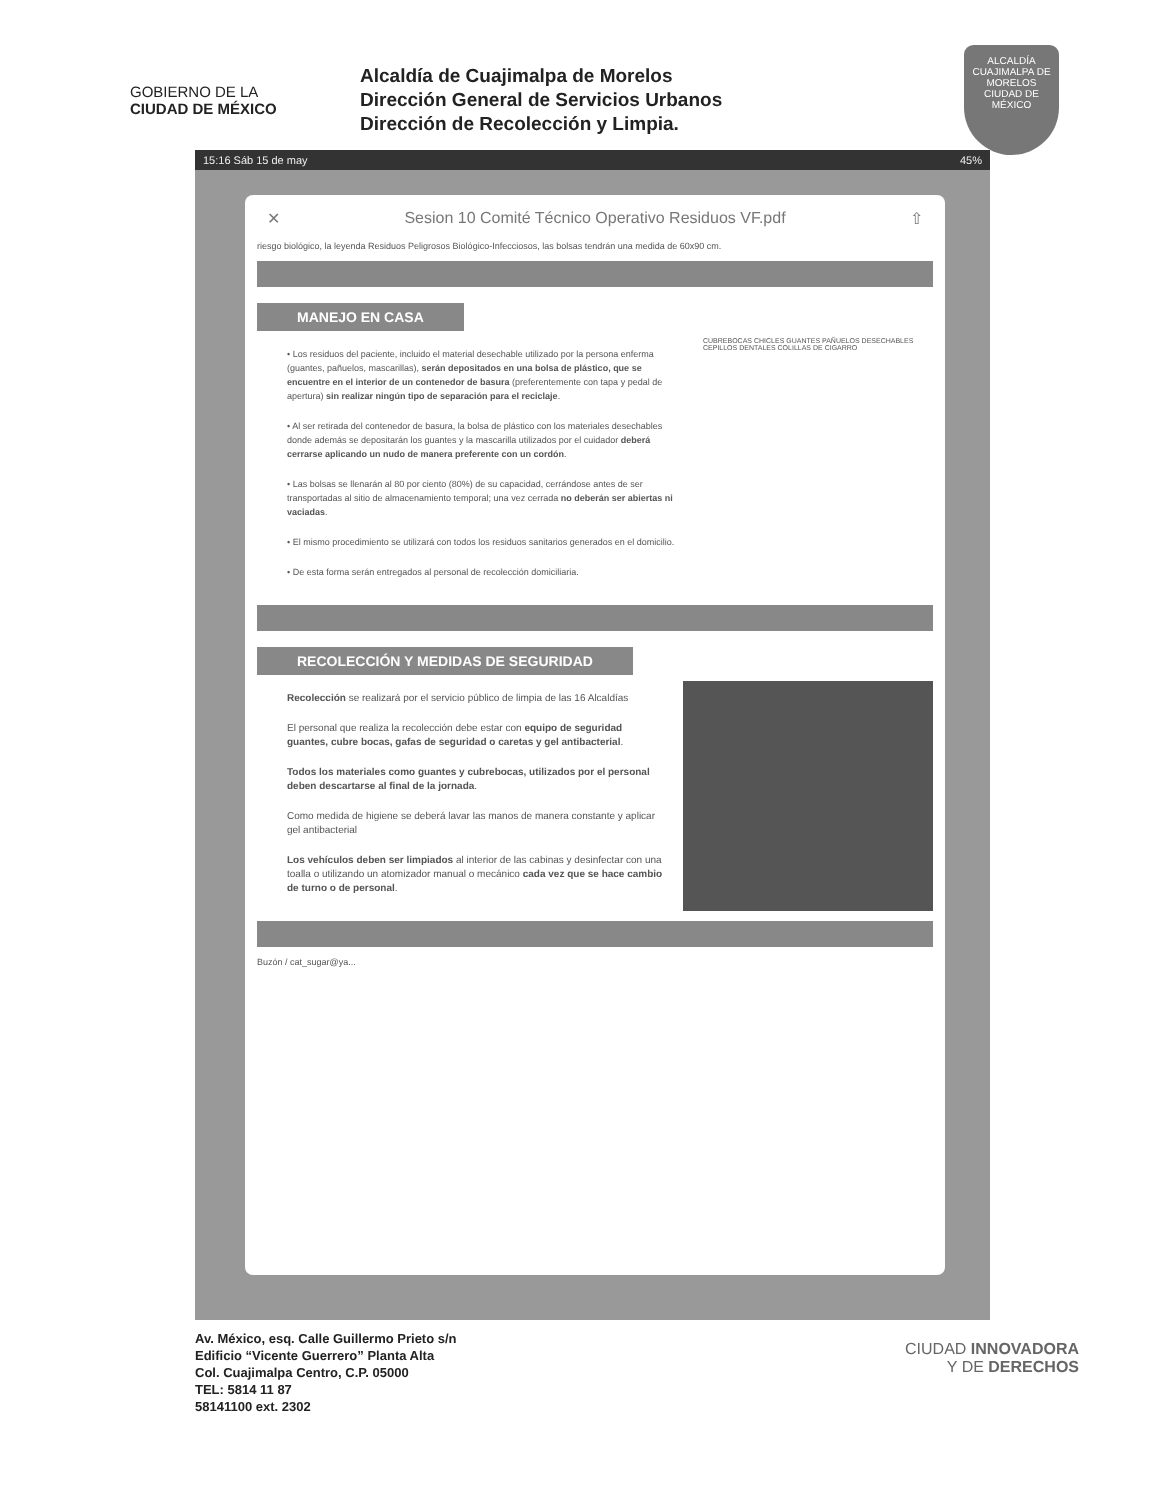GOBIERNO DE LA
CIUDAD DE MÉXICO
Alcaldía de Cuajimalpa de Morelos
Dirección General de Servicios Urbanos
Dirección de Recolección y Limpia.
ALCALDÍA
CUAJIMALPA DE MORELOS
CIUDAD DE MÉXICO
15:16 Sáb 15 de may 45%
✕ Sesion 10 Comité Técnico Operativo Residuos VF.pdf ⇧
riesgo biológico, la leyenda Residuos Peligrosos Biológico-Infecciosos, las bolsas tendrán una medida de 60x90 cm.
MANEJO EN CASA
• Los residuos del paciente, incluido el material desechable utilizado por la persona enferma (guantes, pañuelos, mascarillas), serán depositados en una bolsa de plástico, que se encuentre en el interior de un contenedor de basura (preferentemente con tapa y pedal de apertura) sin realizar ningún tipo de separación para el reciclaje.
• Al ser retirada del contenedor de basura, la bolsa de plástico con los materiales desechables donde además se depositarán los guantes y la mascarilla utilizados por el cuidador deberá cerrarse aplicando un nudo de manera preferente con un cordón.
• Las bolsas se llenarán al 80 por ciento (80%) de su capacidad, cerrándose antes de ser transportadas al sitio de almacenamiento temporal; una vez cerrada no deberán ser abiertas ni vaciadas.
• El mismo procedimiento se utilizará con todos los residuos sanitarios generados en el domicilio.
• De esta forma serán entregados al personal de recolección domiciliaria.
CUBREBOCAS CHICLES GUANTES PAÑUELOS DESECHABLES CEPILLOS DENTALES COLILLAS DE CIGARRO
RECOLECCIÓN Y MEDIDAS DE SEGURIDAD
Recolección se realizará por el servicio público de limpia de las 16 Alcaldías
El personal que realiza la recolección debe estar con equipo de seguridad guantes, cubre bocas, gafas de seguridad o caretas y gel antibacterial.
Todos los materiales como guantes y cubrebocas, utilizados por el personal deben descartarse al final de la jornada.
Como medida de higiene se deberá lavar las manos de manera constante y aplicar gel antibacterial
Los vehículos deben ser limpiados al interior de las cabinas y desinfectar con una toalla o utilizando un atomizador manual o mecánico cada vez que se hace cambio de turno o de personal.
Buzón / cat_sugar@ya...
Av. México, esq. Calle Guillermo Prieto s/n
Edificio “Vicente Guerrero” Planta Alta
Col. Cuajimalpa Centro, C.P. 05000
TEL: 5814 11 87
58141100 ext. 2302
CIUDAD INNOVADORA
Y DE DERECHOS